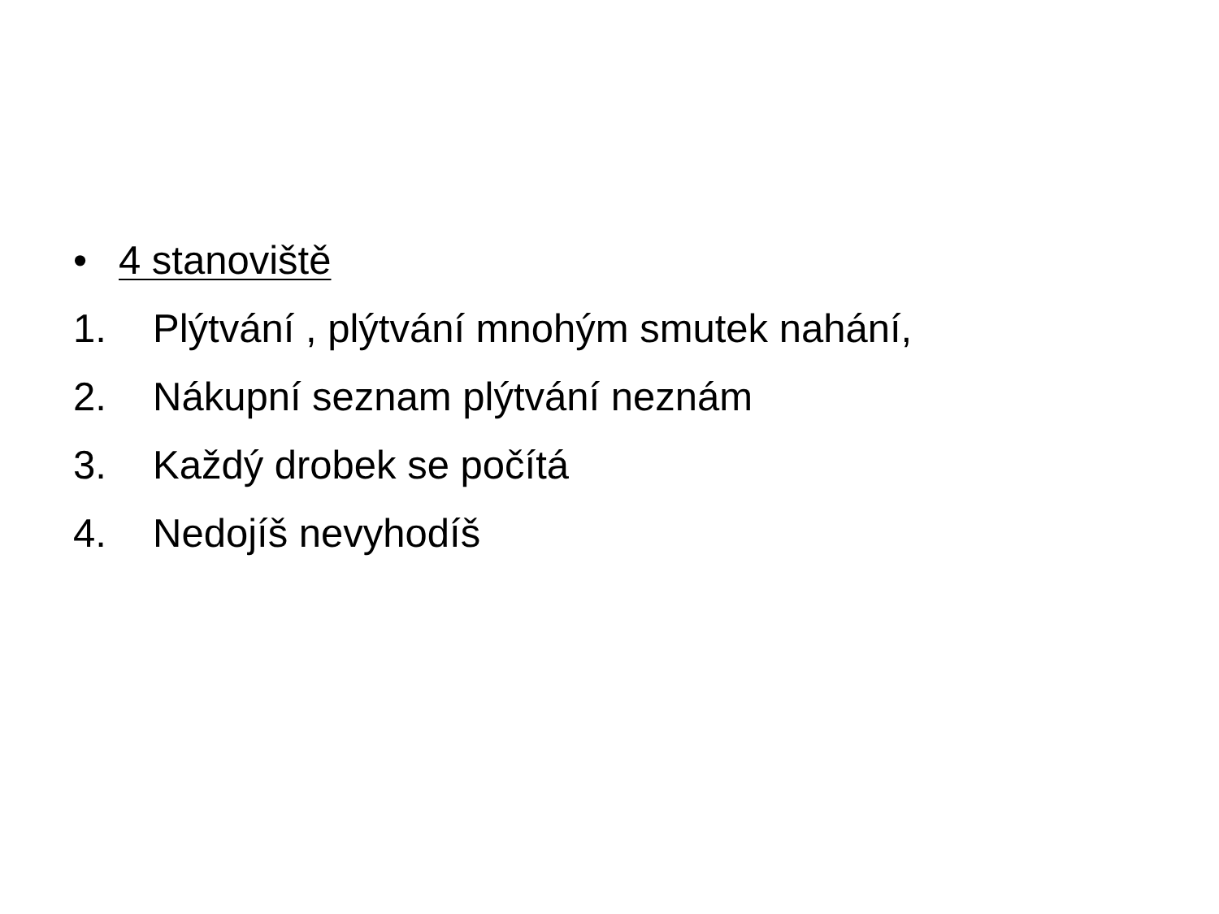• 4 stanoviště
1. Plýtvání , plýtvání mnohým smutek nahání,
2. Nákupní seznam plýtvání neznám
3. Každý drobek se počítá
4. Nedojíš nevyhodíš